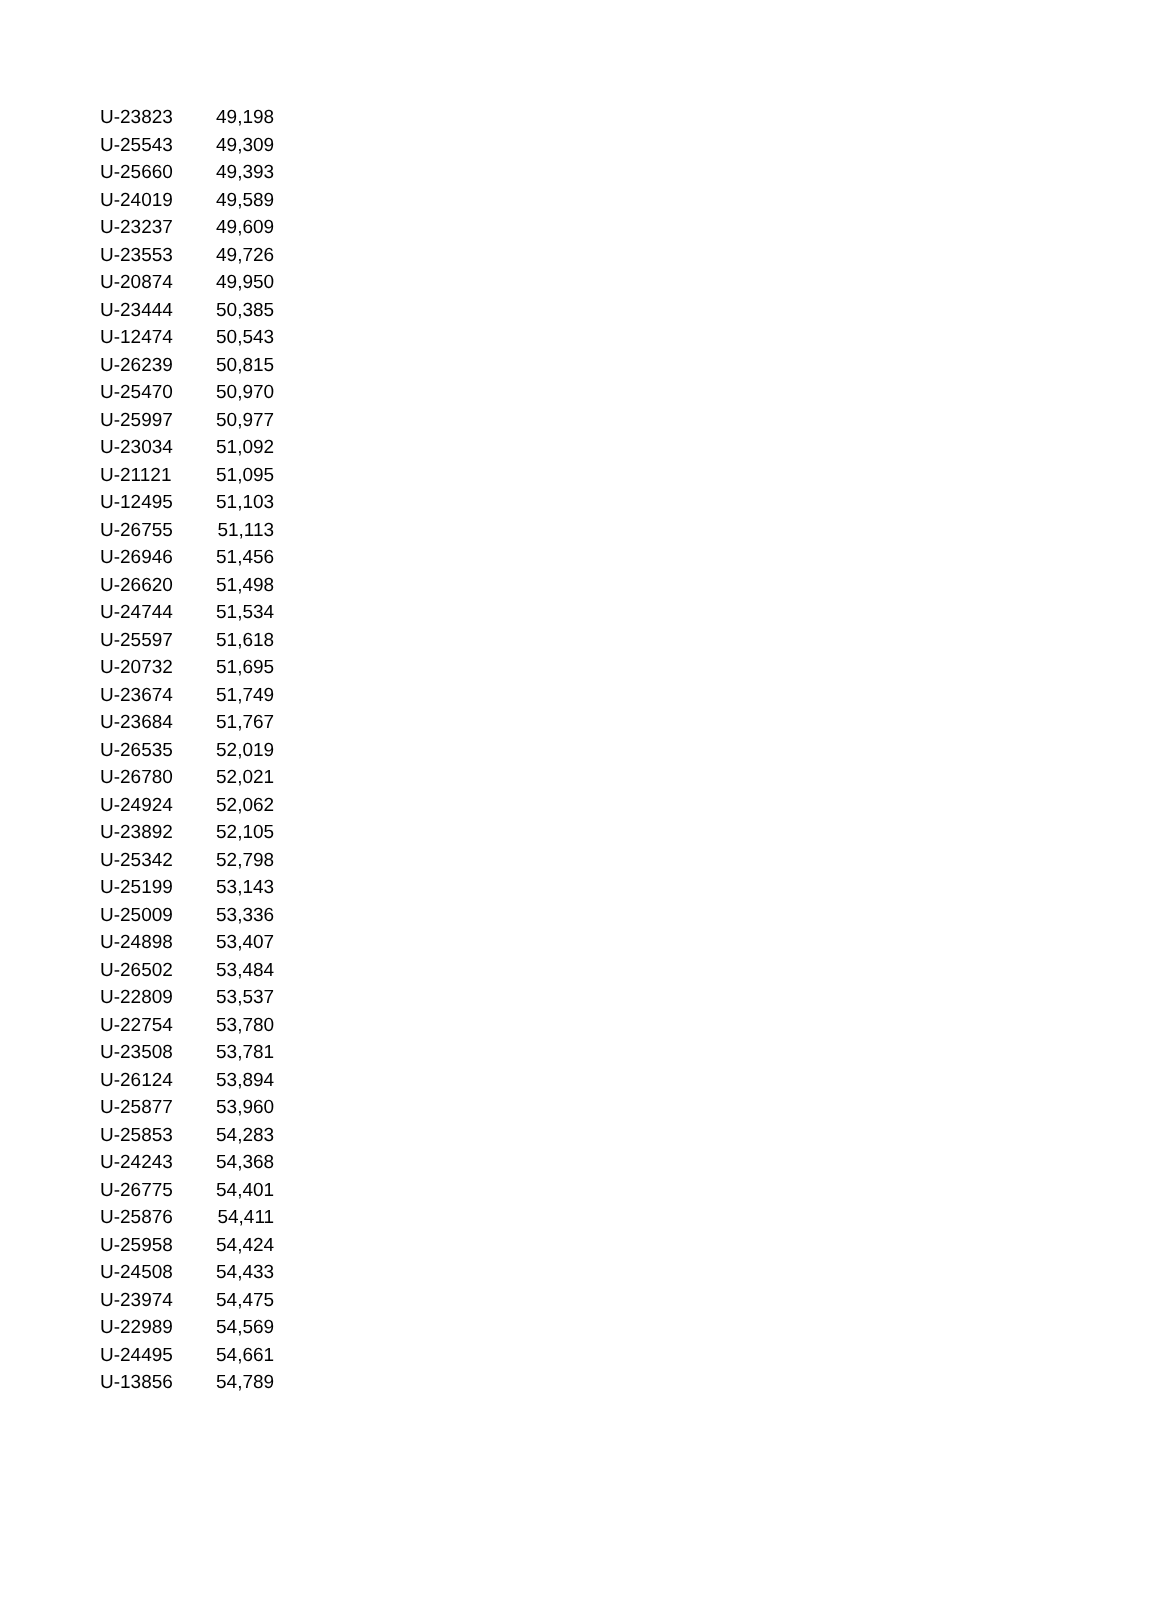| U-23823 | 49,198 |
| U-25543 | 49,309 |
| U-25660 | 49,393 |
| U-24019 | 49,589 |
| U-23237 | 49,609 |
| U-23553 | 49,726 |
| U-20874 | 49,950 |
| U-23444 | 50,385 |
| U-12474 | 50,543 |
| U-26239 | 50,815 |
| U-25470 | 50,970 |
| U-25997 | 50,977 |
| U-23034 | 51,092 |
| U-21121 | 51,095 |
| U-12495 | 51,103 |
| U-26755 | 51,113 |
| U-26946 | 51,456 |
| U-26620 | 51,498 |
| U-24744 | 51,534 |
| U-25597 | 51,618 |
| U-20732 | 51,695 |
| U-23674 | 51,749 |
| U-23684 | 51,767 |
| U-26535 | 52,019 |
| U-26780 | 52,021 |
| U-24924 | 52,062 |
| U-23892 | 52,105 |
| U-25342 | 52,798 |
| U-25199 | 53,143 |
| U-25009 | 53,336 |
| U-24898 | 53,407 |
| U-26502 | 53,484 |
| U-22809 | 53,537 |
| U-22754 | 53,780 |
| U-23508 | 53,781 |
| U-26124 | 53,894 |
| U-25877 | 53,960 |
| U-25853 | 54,283 |
| U-24243 | 54,368 |
| U-26775 | 54,401 |
| U-25876 | 54,411 |
| U-25958 | 54,424 |
| U-24508 | 54,433 |
| U-23974 | 54,475 |
| U-22989 | 54,569 |
| U-24495 | 54,661 |
| U-13856 | 54,789 |